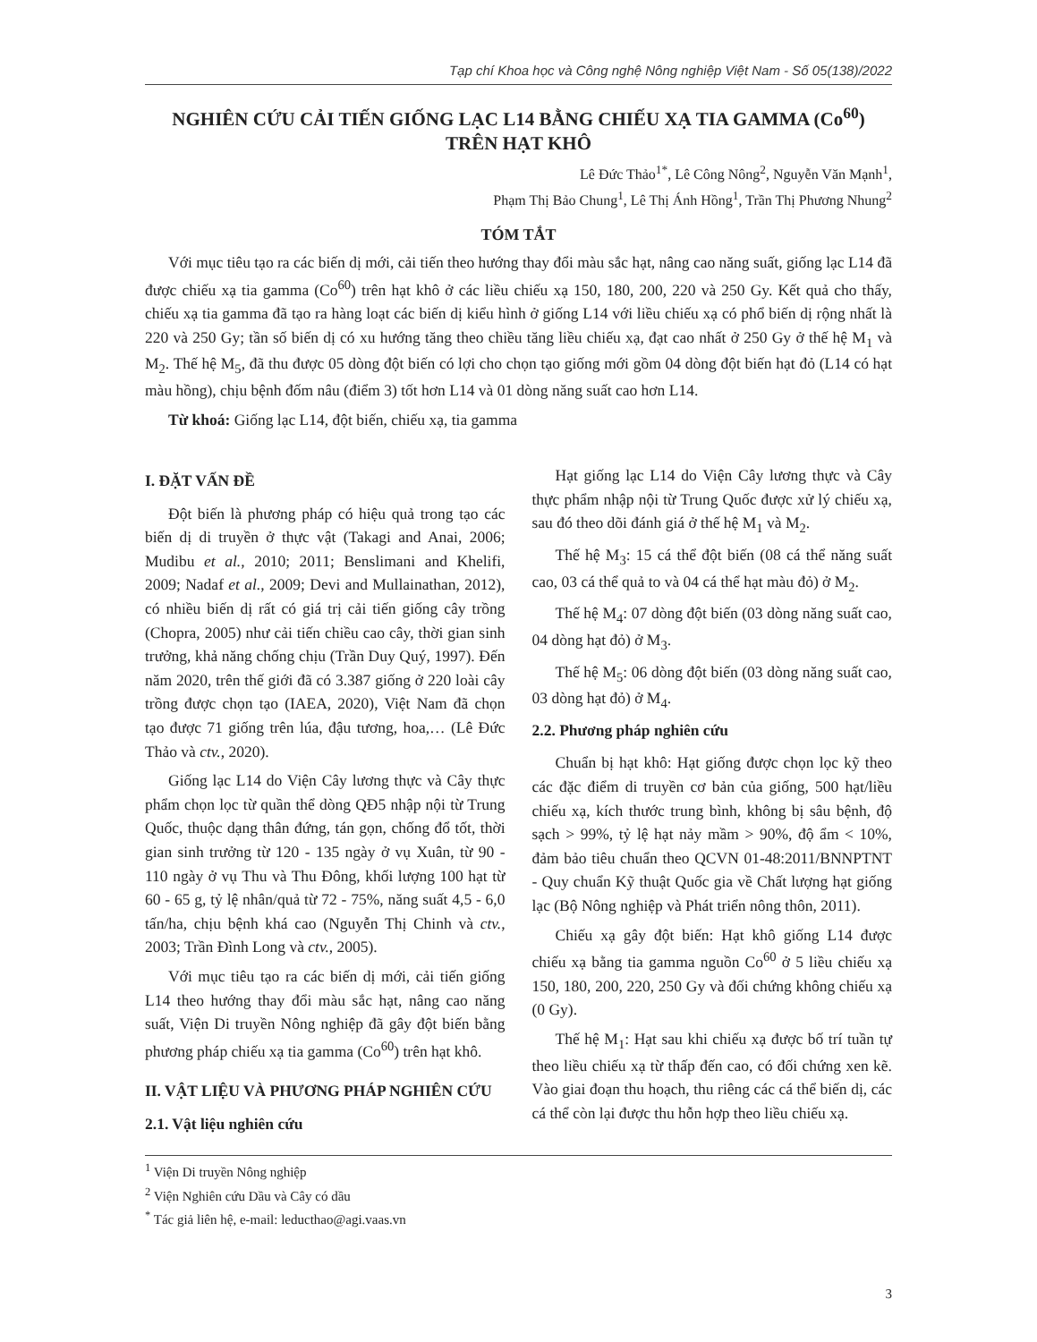Tạp chí Khoa học và Công nghệ Nông nghiệp Việt Nam - Số 05(138)/2022
NGHIÊN CỨU CẢI TIẾN GIỐNG LẠC L14 BẰNG CHIẾU XẠ TIA GAMMA (Co<sup>60</sup>)
TRÊN HẠT KHÔ
Lê Đức Thảo<sup>1*</sup>, Lê Công Nông<sup>2</sup>, Nguyễn Văn Mạnh<sup>1</sup>,
Phạm Thị Bảo Chung<sup>1</sup>, Lê Thị Ánh Hồng<sup>1</sup>, Trần Thị Phương Nhung<sup>2</sup>
TÓM TẮT
Với mục tiêu tạo ra các biến dị mới, cải tiến theo hướng thay đổi màu sắc hạt, nâng cao năng suất, giống lạc L14 đã được chiếu xạ tia gamma (Co<sup>60</sup>) trên hạt khô ở các liều chiếu xạ 150, 180, 200, 220 và 250 Gy. Kết quả cho thấy, chiếu xạ tia gamma đã tạo ra hàng loạt các biến dị kiểu hình ở giống L14 với liều chiếu xạ có phổ biến dị rộng nhất là 220 và 250 Gy; tần số biến dị có xu hướng tăng theo chiều tăng liều chiếu xạ, đạt cao nhất ở 250 Gy ở thế hệ M<sub>1</sub> và M<sub>2</sub>. Thế hệ M<sub>5</sub>, đã thu được 05 dòng đột biến có lợi cho chọn tạo giống mới gồm 04 dòng đột biến hạt đỏ (L14 có hạt màu hồng), chịu bệnh đốm nâu (điểm 3) tốt hơn L14 và 01 dòng năng suất cao hơn L14.
Từ khoá: Giống lạc L14, đột biến, chiếu xạ, tia gamma
I. ĐẶT VẤN ĐỀ
Đột biến là phương pháp có hiệu quả trong tạo các biến dị di truyền ở thực vật (Takagi and Anai, 2006; Mudibu et al., 2010; 2011; Benslimani and Khelifi, 2009; Nadaf et al., 2009; Devi and Mullainathan, 2012), có nhiều biến dị rất có giá trị cải tiến giống cây trồng (Chopra, 2005) như cải tiến chiều cao cây, thời gian sinh trưởng, khả năng chống chịu (Trần Duy Quý, 1997). Đến năm 2020, trên thế giới đã có 3.387 giống ở 220 loài cây trồng được chọn tạo (IAEA, 2020), Việt Nam đã chọn tạo được 71 giống trên lúa, đậu tương, hoa,… (Lê Đức Thảo và ctv., 2020).
Giống lạc L14 do Viện Cây lương thực và Cây thực phẩm chọn lọc từ quần thể dòng QĐ5 nhập nội từ Trung Quốc, thuộc dạng thân đứng, tán gọn, chống đổ tốt, thời gian sinh trưởng từ 120 - 135 ngày ở vụ Xuân, từ 90 - 110 ngày ở vụ Thu và Thu Đông, khối lượng 100 hạt từ 60 - 65 g, tỷ lệ nhân/quả từ 72 - 75%, năng suất 4,5 - 6,0 tấn/ha, chịu bệnh khá cao (Nguyễn Thị Chinh và ctv., 2003; Trần Đình Long và ctv., 2005).
Với mục tiêu tạo ra các biến dị mới, cải tiến giống L14 theo hướng thay đổi màu sắc hạt, nâng cao năng suất, Viện Di truyền Nông nghiệp đã gây đột biến bằng phương pháp chiếu xạ tia gamma (Co<sup>60</sup>) trên hạt khô.
II. VẬT LIỆU VÀ PHƯƠNG PHÁP NGHIÊN CỨU
2.1. Vật liệu nghiên cứu
Hạt giống lạc L14 do Viện Cây lương thực và Cây thực phẩm nhập nội từ Trung Quốc được xử lý chiếu xạ, sau đó theo dõi đánh giá ở thế hệ M<sub>1</sub> và M<sub>2</sub>.
Thế hệ M<sub>3</sub>: 15 cá thể đột biến (08 cá thể năng suất cao, 03 cá thể quả to và 04 cá thể hạt màu đỏ) ở M<sub>2</sub>.
Thế hệ M<sub>4</sub>: 07 dòng đột biến (03 dòng năng suất cao, 04 dòng hạt đỏ) ở M<sub>3</sub>.
Thế hệ M<sub>5</sub>: 06 dòng đột biến (03 dòng năng suất cao, 03 dòng hạt đỏ) ở M<sub>4</sub>.
2.2. Phương pháp nghiên cứu
Chuẩn bị hạt khô: Hạt giống được chọn lọc kỹ theo các đặc điểm di truyền cơ bản của giống, 500 hạt/liều chiếu xạ, kích thước trung bình, không bị sâu bệnh, độ sạch > 99%, tỷ lệ hạt nảy mầm > 90%, độ ẩm < 10%, đảm bảo tiêu chuẩn theo QCVN 01-48:2011/BNNPTNT - Quy chuẩn Kỹ thuật Quốc gia về Chất lượng hạt giống lạc (Bộ Nông nghiệp và Phát triển nông thôn, 2011).
Chiếu xạ gây đột biến: Hạt khô giống L14 được chiếu xạ bằng tia gamma nguồn Co<sup>60</sup> ở 5 liều chiếu xạ 150, 180, 200, 220, 250 Gy và đối chứng không chiếu xạ (0 Gy).
Thế hệ M<sub>1</sub>: Hạt sau khi chiếu xạ được bố trí tuần tự theo liều chiếu xạ từ thấp đến cao, có đối chứng xen kẽ. Vào giai đoạn thu hoạch, thu riêng các cá thể biến dị, các cá thể còn lại được thu hỗn hợp theo liều chiếu xạ.
<sup>1</sup> Viện Di truyền Nông nghiệp
<sup>2</sup> Viện Nghiên cứu Dầu và Cây có dầu
<sup>*</sup> Tác giả liên hệ, e-mail: leducthao@agi.vaas.vn
3